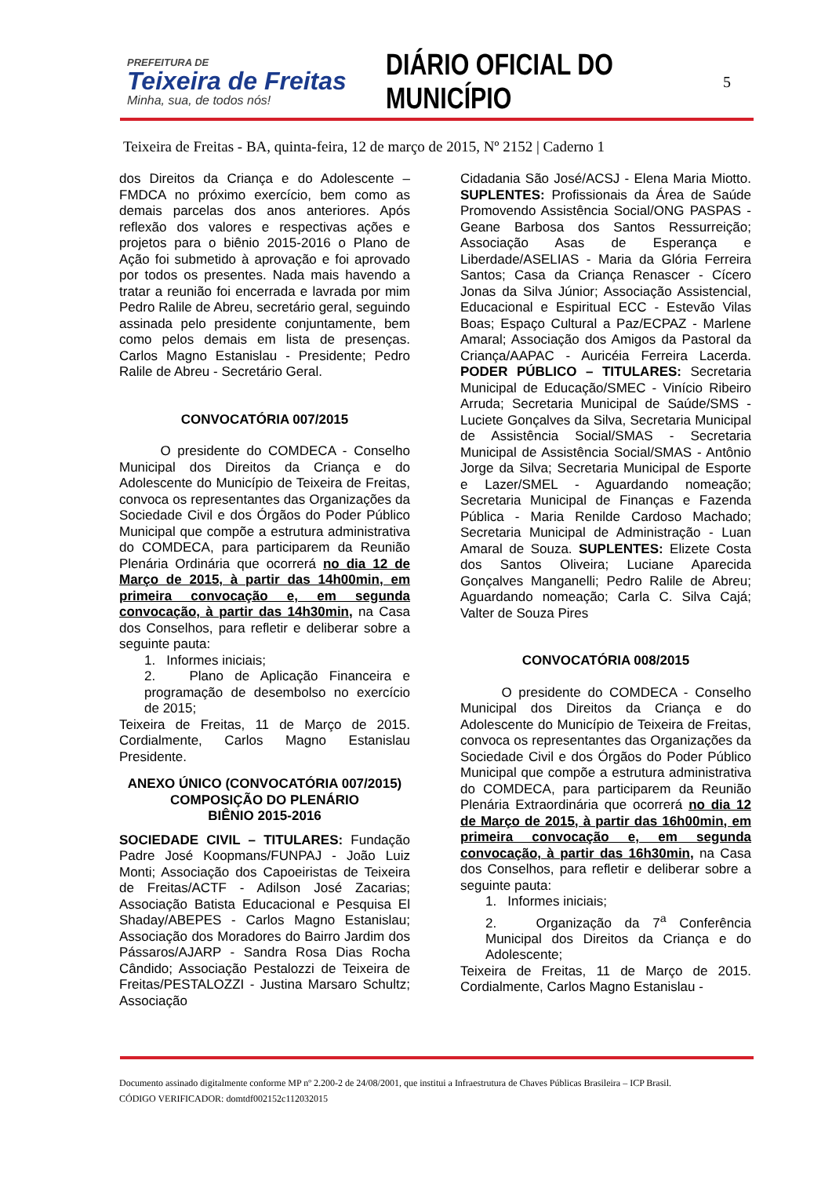PREFEITURA DE
Teixeira de Freitas
Minha, sua, de todos nós!
DIÁRIO OFICIAL DO MUNICÍPIO
5
Teixeira de Freitas - BA, quinta-feira, 12 de março de 2015, Nº 2152 | Caderno 1
dos Direitos da Criança e do Adolescente – FMDCA no próximo exercício, bem como as demais parcelas dos anos anteriores. Após reflexão dos valores e respectivas ações e projetos para o biênio 2015-2016 o Plano de Ação foi submetido à aprovação e foi aprovado por todos os presentes. Nada mais havendo a tratar a reunião foi encerrada e lavrada por mim Pedro Ralile de Abreu, secretário geral, seguindo assinada pelo presidente conjuntamente, bem como pelos demais em lista de presenças. Carlos Magno Estanislau - Presidente; Pedro Ralile de Abreu - Secretário Geral.
CONVOCATÓRIA 007/2015
O presidente do COMDECA - Conselho Municipal dos Direitos da Criança e do Adolescente do Município de Teixeira de Freitas, convoca os representantes das Organizações da Sociedade Civil e dos Órgãos do Poder Público Municipal que compõe a estrutura administrativa do COMDECA, para participarem da Reunião Plenária Ordinária que ocorrerá no dia 12 de Março de 2015, à partir das 14h00min, em primeira convocação e, em segunda convocação, à partir das 14h30min, na Casa dos Conselhos, para refletir e deliberar sobre a seguinte pauta:
1. Informes iniciais;
2. Plano de Aplicação Financeira e programação de desembolso no exercício de 2015;
Teixeira de Freitas, 11 de Março de 2015. Cordialmente, Carlos Magno Estanislau Presidente.
ANEXO ÚNICO (CONVOCATÓRIA 007/2015)
COMPOSIÇÃO DO PLENÁRIO
BIÊNIO 2015-2016
SOCIEDADE CIVIL – TITULARES: Fundação Padre José Koopmans/FUNPAJ - João Luiz Monti; Associação dos Capoeiristas de Teixeira de Freitas/ACTF - Adilson José Zacarias; Associação Batista Educacional e Pesquisa El Shaday/ABEPES - Carlos Magno Estanislau; Associação dos Moradores do Bairro Jardim dos Pássaros/AJARP - Sandra Rosa Dias Rocha Cândido; Associação Pestalozzi de Teixeira de Freitas/PESTALOZZI - Justina Marsaro Schultz; Associação
Cidadania São José/ACSJ - Elena Maria Miotto. SUPLENTES: Profissionais da Área de Saúde Promovendo Assistência Social/ONG PASPAS - Geane Barbosa dos Santos Ressurreição; Associação Asas de Esperança e Liberdade/ASELIAS - Maria da Glória Ferreira Santos; Casa da Criança Renascer - Cícero Jonas da Silva Júnior; Associação Assistencial, Educacional e Espiritual ECC - Estevão Vilas Boas; Espaço Cultural a Paz/ECPAZ - Marlene Amaral; Associação dos Amigos da Pastoral da Criança/AAPAC - Auricéia Ferreira Lacerda. PODER PÚBLICO – TITULARES: Secretaria Municipal de Educação/SMEC - Vinício Ribeiro Arruda; Secretaria Municipal de Saúde/SMS - Luciete Gonçalves da Silva, Secretaria Municipal de Assistência Social/SMAS - Secretaria Municipal de Assistência Social/SMAS - Antônio Jorge da Silva; Secretaria Municipal de Esporte e Lazer/SMEL - Aguardando nomeação; Secretaria Municipal de Finanças e Fazenda Pública - Maria Renilde Cardoso Machado; Secretaria Municipal de Administração - Luan Amaral de Souza. SUPLENTES: Elizete Costa dos Santos Oliveira; Luciane Aparecida Gonçalves Manganelli; Pedro Ralile de Abreu; Aguardando nomeação; Carla C. Silva Cajá; Valter de Souza Pires
CONVOCATÓRIA 008/2015
O presidente do COMDECA - Conselho Municipal dos Direitos da Criança e do Adolescente do Município de Teixeira de Freitas, convoca os representantes das Organizações da Sociedade Civil e dos Órgãos do Poder Público Municipal que compõe a estrutura administrativa do COMDECA, para participarem da Reunião Plenária Extraordinária que ocorrerá no dia 12 de Março de 2015, à partir das 16h00min, em primeira convocação e, em segunda convocação, à partir das 16h30min, na Casa dos Conselhos, para refletir e deliberar sobre a seguinte pauta:
1. Informes iniciais;
2. Organização da 7<sup>a</sup> Conferência Municipal dos Direitos da Criança e do Adolescente;
Teixeira de Freitas, 11 de Março de 2015. Cordialmente, Carlos Magno Estanislau -
Documento assinado digitalmente conforme MP nº 2.200-2 de 24/08/2001, que institui a Infraestrutura de Chaves Públicas Brasileira – ICP Brasil.
CÓDIGO VERIFICADOR: domtdf002152c112032015